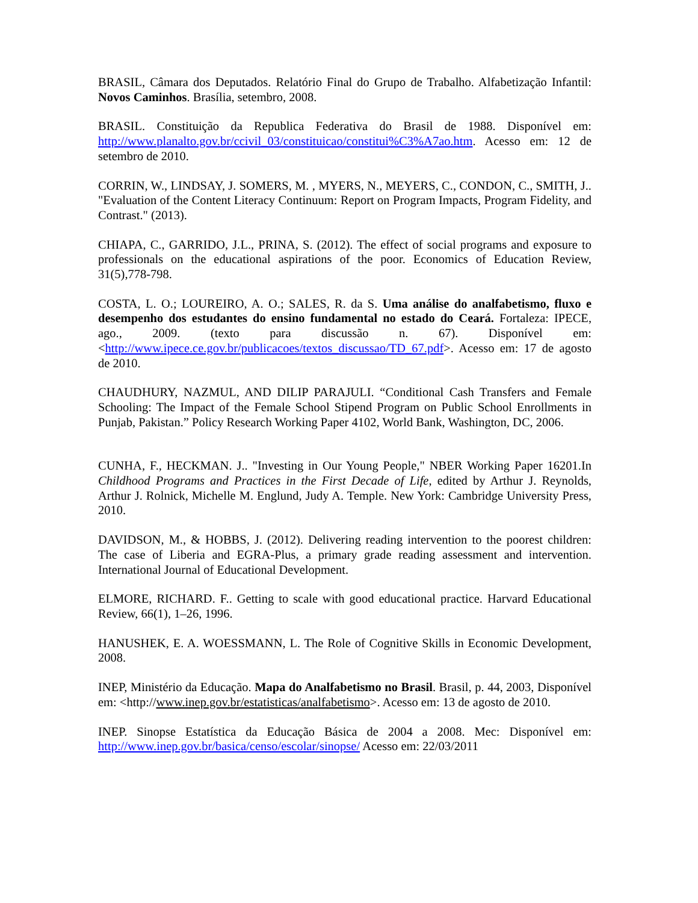BRASIL, Câmara dos Deputados. Relatório Final do Grupo de Trabalho. Alfabetização Infantil: Novos Caminhos. Brasília, setembro, 2008.
BRASIL. Constituição da Republica Federativa do Brasil de 1988. Disponível em: http://www.planalto.gov.br/ccivil_03/constituicao/constitui%C3%A7ao.htm. Acesso em: 12 de setembro de 2010.
CORRIN, W., LINDSAY, J. SOMERS, M. , MYERS, N., MEYERS, C., CONDON, C., SMITH, J.. "Evaluation of the Content Literacy Continuum: Report on Program Impacts, Program Fidelity, and Contrast." (2013).
CHIAPA, C., GARRIDO, J.L., PRINA, S. (2012). The effect of social programs and exposure to professionals on the educational aspirations of the poor. Economics of Education Review, 31(5),778-798.
COSTA, L. O.; LOUREIRO, A. O.; SALES, R. da S. Uma análise do analfabetismo, fluxo e desempenho dos estudantes do ensino fundamental no estado do Ceará. Fortaleza: IPECE, ago., 2009. (texto para discussão n. 67). Disponível em: <http://www.ipece.ce.gov.br/publicacoes/textos_discussao/TD_67.pdf>. Acesso em: 17 de agosto de 2010.
CHAUDHURY, NAZMUL, AND DILIP PARAJULI. “Conditional Cash Transfers and Female Schooling: The Impact of the Female School Stipend Program on Public School Enrollments in Punjab, Pakistan.” Policy Research Working Paper 4102, World Bank, Washington, DC, 2006.
CUNHA, F., HECKMAN. J.. "Investing in Our Young People," NBER Working Paper 16201.In Childhood Programs and Practices in the First Decade of Life, edited by Arthur J. Reynolds, Arthur J. Rolnick, Michelle M. Englund, Judy A. Temple. New York: Cambridge University Press, 2010.
DAVIDSON, M., & HOBBS, J. (2012). Delivering reading intervention to the poorest children: The case of Liberia and EGRA-Plus, a primary grade reading assessment and intervention. International Journal of Educational Development.
ELMORE, RICHARD. F.. Getting to scale with good educational practice. Harvard Educational Review, 66(1), 1–26, 1996.
HANUSHEK, E. A. WOESSMANN, L. The Role of Cognitive Skills in Economic Development, 2008.
INEP, Ministério da Educação. Mapa do Analfabetismo no Brasil. Brasil, p. 44, 2003, Disponível em: <http://www.inep.gov.br/estatisticas/analfabetismo>. Acesso em: 13 de agosto de 2010.
INEP. Sinopse Estatística da Educação Básica de 2004 a 2008. Mec: Disponível em: http://www.inep.gov.br/basica/censo/escolar/sinopse/ Acesso em: 22/03/2011